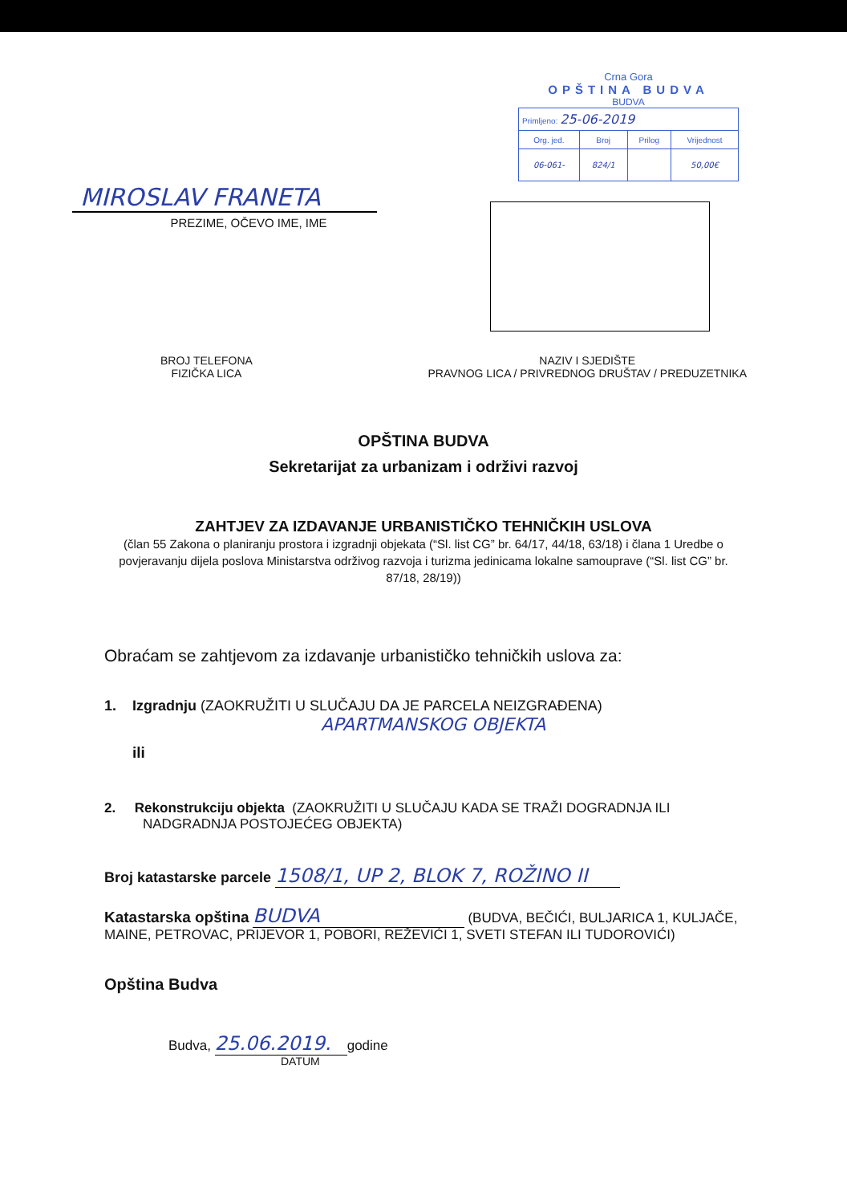MIROSLAV FRANETA
PREZIME, OČEVO IME, IME
Crna Gora
OPŠTINA BUDVA
BUDVA
| Primljeno: 25-06-2019 | | | |
| Org. jed. | Broj | Prilog | Vrijednost |
| 06-061- | 824/1 | | 50,00€ |
BROJ TELEFONA
FIZIČKA LICA
NAZIV I SJEDIŠTE
PRAVNOG LICA / PRIVREDNOG DRUŠTAV / PREDUZETNIKA
OPŠTINA BUDVA
Sekretarijat za urbanizam i održivi razvoj
ZAHTJEV ZA IZDAVANJE URBANISTIČKO TEHNIČKIH USLOVA
(član 55 Zakona o planiranju prostora i izgradnji objekata (“Sl. list CG” br. 64/17, 44/18, 63/18) i člana 1 Uredbe o povjeravanju dijela poslova Ministarstva održivog razvoja i turizma jedinicama lokalne samouprave (“Sl. list CG” br. 87/18, 28/19))
Obraćam se zahtjevom za izdavanje urbanističko tehničkih uslova za:
1. Izgradnju (ZAOKRUŽITI U SLUČAJU DA JE PARCELA NEIZGRAĐENA)
APARTMANSKOG OBJEKTA
ili
2. Rekonstrukciju objekta (ZAOKRUŽITI U SLUČAJU KADA SE TRAŽI DOGRADNJA ILI NADGRADNJA POSTOJEĆEG OBJEKTA)
Broj katastarske parcele 1508/1, UP 2, BLOK 7, ROŽINO II
Katastarska opština BUDVA (BUDVA, BEČIĆI, BULJARICA 1, KULJAČE, MAINE, PETROVAC, PRIJEVOR 1, POBORI, REŽEVIĆI 1, SVETI STEFAN ILI TUDOROVIĆI)
Opština Budva
Budva, 25.06.2019. godine
DATUM